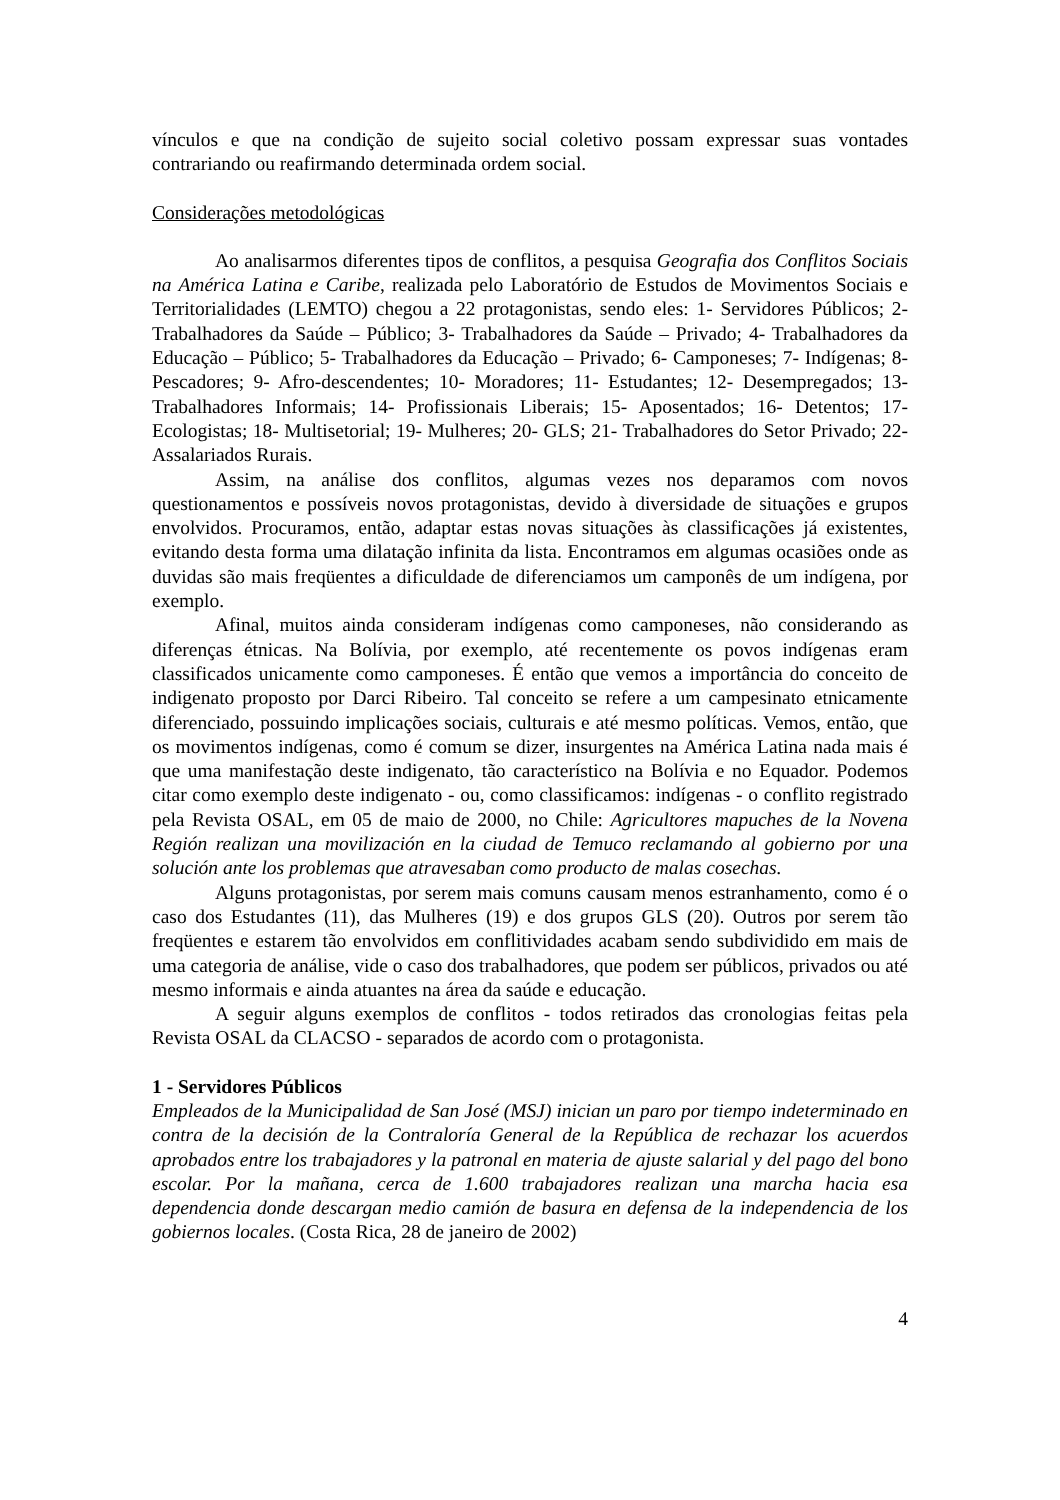vínculos e que na condição de sujeito social coletivo possam expressar suas vontades contrariando ou reafirmando determinada ordem social.
Considerações metodológicas
Ao analisarmos diferentes tipos de conflitos, a pesquisa Geografia dos Conflitos Sociais na América Latina e Caribe, realizada pelo Laboratório de Estudos de Movimentos Sociais e Territorialidades (LEMTO) chegou a 22 protagonistas, sendo eles: 1- Servidores Públicos; 2- Trabalhadores da Saúde – Público; 3- Trabalhadores da Saúde – Privado; 4- Trabalhadores da Educação – Público; 5- Trabalhadores da Educação – Privado; 6- Camponeses; 7- Indígenas; 8- Pescadores; 9- Afro-descendentes; 10- Moradores; 11- Estudantes; 12- Desempregados; 13- Trabalhadores Informais; 14- Profissionais Liberais; 15- Aposentados; 16- Detentos; 17- Ecologistas; 18- Multisetorial; 19- Mulheres; 20- GLS; 21- Trabalhadores do Setor Privado; 22-Assalariados Rurais.
Assim, na análise dos conflitos, algumas vezes nos deparamos com novos questionamentos e possíveis novos protagonistas, devido à diversidade de situações e grupos envolvidos. Procuramos, então, adaptar estas novas situações às classificações já existentes, evitando desta forma uma dilatação infinita da lista. Encontramos em algumas ocasiões onde as duvidas são mais freqüentes a dificuldade de diferenciamos um camponês de um indígena, por exemplo.
Afinal, muitos ainda consideram indígenas como camponeses, não considerando as diferenças étnicas. Na Bolívia, por exemplo, até recentemente os povos indígenas eram classificados unicamente como camponeses. É então que vemos a importância do conceito de indigenato proposto por Darci Ribeiro. Tal conceito se refere a um campesinato etnicamente diferenciado, possuindo implicações sociais, culturais e até mesmo políticas. Vemos, então, que os movimentos indígenas, como é comum se dizer, insurgentes na América Latina nada mais é que uma manifestação deste indigenato, tão característico na Bolívia e no Equador. Podemos citar como exemplo deste indigenato - ou, como classificamos: indígenas - o conflito registrado pela Revista OSAL, em 05 de maio de 2000, no Chile: Agricultores mapuches de la Novena Región realizan una movilización en la ciudad de Temuco reclamando al gobierno por una solución ante los problemas que atravesaban como producto de malas cosechas.
Alguns protagonistas, por serem mais comuns causam menos estranhamento, como é o caso dos Estudantes (11), das Mulheres (19) e dos grupos GLS (20). Outros por serem tão freqüentes e estarem tão envolvidos em conflitividades acabam sendo subdividido em mais de uma categoria de análise, vide o caso dos trabalhadores, que podem ser públicos, privados ou até mesmo informais e ainda atuantes na área da saúde e educação.
A seguir alguns exemplos de conflitos - todos retirados das cronologias feitas pela Revista OSAL da CLACSO - separados de acordo com o protagonista.
1 - Servidores Públicos
Empleados de la Municipalidad de San José (MSJ) inician un paro por tiempo indeterminado en contra de la decisión de la Contraloría General de la República de rechazar los acuerdos aprobados entre los trabajadores y la patronal en materia de ajuste salarial y del pago del bono escolar. Por la mañana, cerca de 1.600 trabajadores realizan una marcha hacia esa dependencia donde descargan medio camión de basura en defensa de la independencia de los gobiernos locales. (Costa Rica, 28 de janeiro de 2002)
4